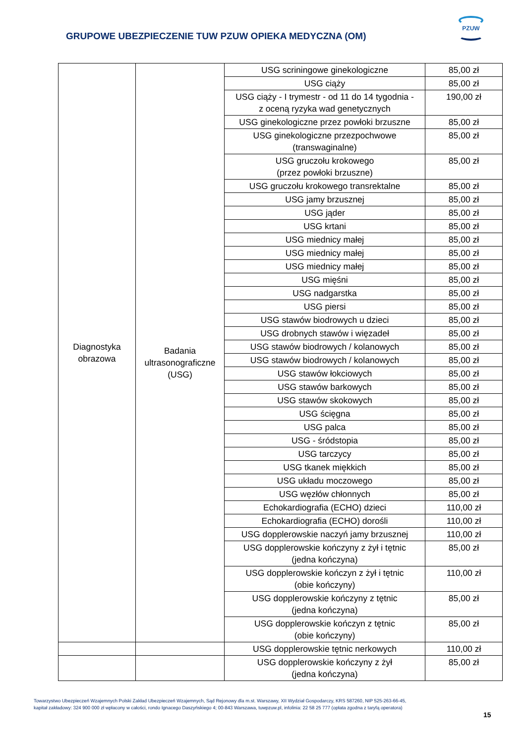PZUW
GRUPOWE UBEZPIECZENIE TUW PZUW OPIEKA MEDYCZNA (OM)
| Diagnostyka obrazowa | Badania ultrasonograficzne (USG) | USG scriningowe ginekologiczne | 85,00 zł |
| | | USG ciąży | 85,00 zł |
| | | USG ciąży - I trymestr - od 11 do 14 tygodnia - z oceną ryzyka wad genetycznych | 190,00 zł |
| | | USG ginekologiczne przez powłoki brzuszne | 85,00 zł |
| | | USG ginekologiczne przezpochwowe (transwaginalne) | 85,00 zł |
| | | USG gruczołu krokowego (przez powłoki brzuszne) | 85,00 zł |
| | | USG gruczołu krokowego transrektalne | 85,00 zł |
| | | USG jamy brzusznej | 85,00 zł |
| | | USG jąder | 85,00 zł |
| | | USG krtani | 85,00 zł |
| | | USG miednicy małej | 85,00 zł |
| | | USG miednicy małej | 85,00 zł |
| | | USG miednicy małej | 85,00 zł |
| | | USG mięśni | 85,00 zł |
| | | USG nadgarstka | 85,00 zł |
| | | USG piersi | 85,00 zł |
| | | USG stawów biodrowych u dzieci | 85,00 zł |
| | | USG drobnych stawów i więzadeł | 85,00 zł |
| | | USG stawów biodrowych / kolanowych | 85,00 zł |
| | | USG stawów biodrowych / kolanowych | 85,00 zł |
| | | USG stawów łokciowych | 85,00 zł |
| | | USG stawów barkowych | 85,00 zł |
| | | USG stawów skokowych | 85,00 zł |
| | | USG ścięgna | 85,00 zł |
| | | USG palca | 85,00 zł |
| | | USG - śródstopia | 85,00 zł |
| | | USG tarczycy | 85,00 zł |
| | | USG tkanek miękkich | 85,00 zł |
| | | USG układu moczowego | 85,00 zł |
| | | USG węzłów chłonnych | 85,00 zł |
| | | Echokardiografia (ECHO) dzieci | 110,00 zł |
| | | Echokardiografia (ECHO) dorośli | 110,00 zł |
| | | USG dopplerowskie naczyń jamy brzusznej | 110,00 zł |
| | | USG dopplerowskie kończyny z żył i tętnic (jedna kończyna) | 85,00 zł |
| | | USG dopplerowskie kończyn z żył i tętnic (obie kończyny) | 110,00 zł |
| | | USG dopplerowskie kończyny z tętnic (jedna kończyna) | 85,00 zł |
| | | USG dopplerowskie kończyn z tętnic (obie kończyny) | 85,00 zł |
| | | USG dopplerowskie tętnic nerkowych | 110,00 zł |
| | | USG dopplerowskie kończyny z żył (jedna kończyna) | 85,00 zł |
Towarzystwo Ubezpieczeń Wzajemnych Polski Zakład Ubezpieczeń Wzajemnych, Sąd Rejonowy dla m.st. Warszawy, XII Wydział Gospodarczy, KRS 587260, NIP 525-263-66-45,
kapitał zakładowy: 324 900 000 zł wpłacony w całości, rondo Ignacego Daszyńskiego 4; 00-843 Warszawa, tuwpzuw.pl, infolinia: 22 58 25 777 (opłata zgodna z taryfą operatora)
15